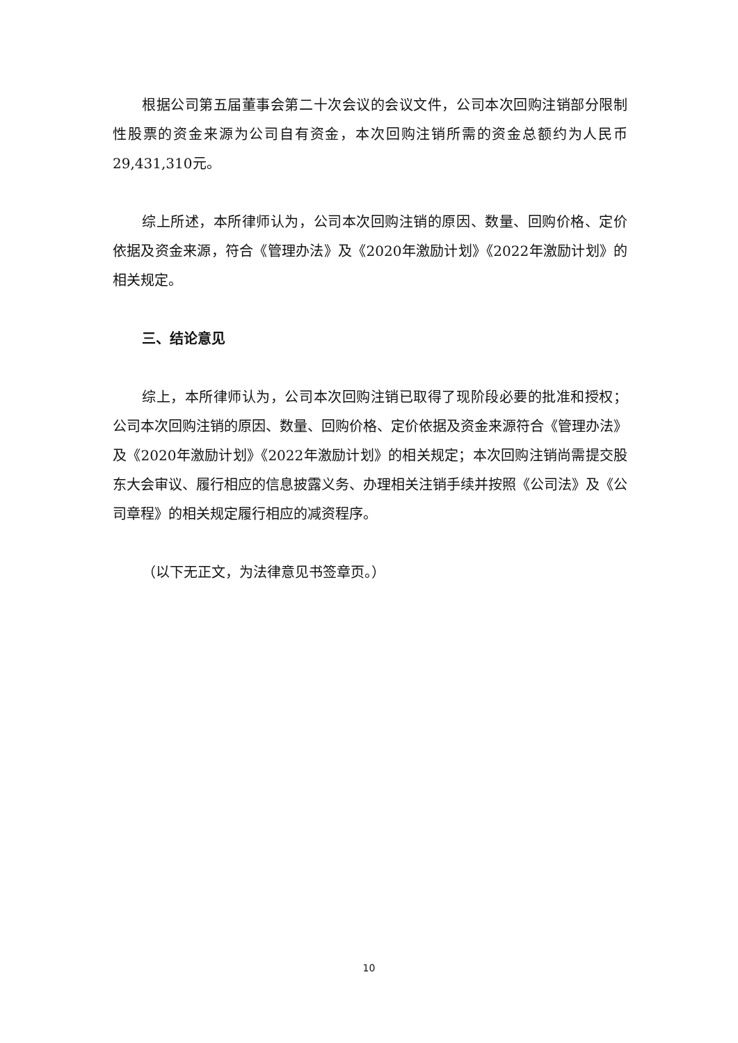根据公司第五届董事会第二十次会议的会议文件，公司本次回购注销部分限制性股票的资金来源为公司自有资金，本次回购注销所需的资金总额约为人民币29,431,310元。
综上所述，本所律师认为，公司本次回购注销的原因、数量、回购价格、定价依据及资金来源，符合《管理办法》及《2020年激励计划》《2022年激励计划》的相关规定。
三、结论意见
综上，本所律师认为，公司本次回购注销已取得了现阶段必要的批准和授权；公司本次回购注销的原因、数量、回购价格、定价依据及资金来源符合《管理办法》及《2020年激励计划》《2022年激励计划》的相关规定；本次回购注销尚需提交股东大会审议、履行相应的信息披露义务、办理相关注销手续并按照《公司法》及《公司章程》的相关规定履行相应的减资程序。
（以下无正文，为法律意见书签章页。）
10